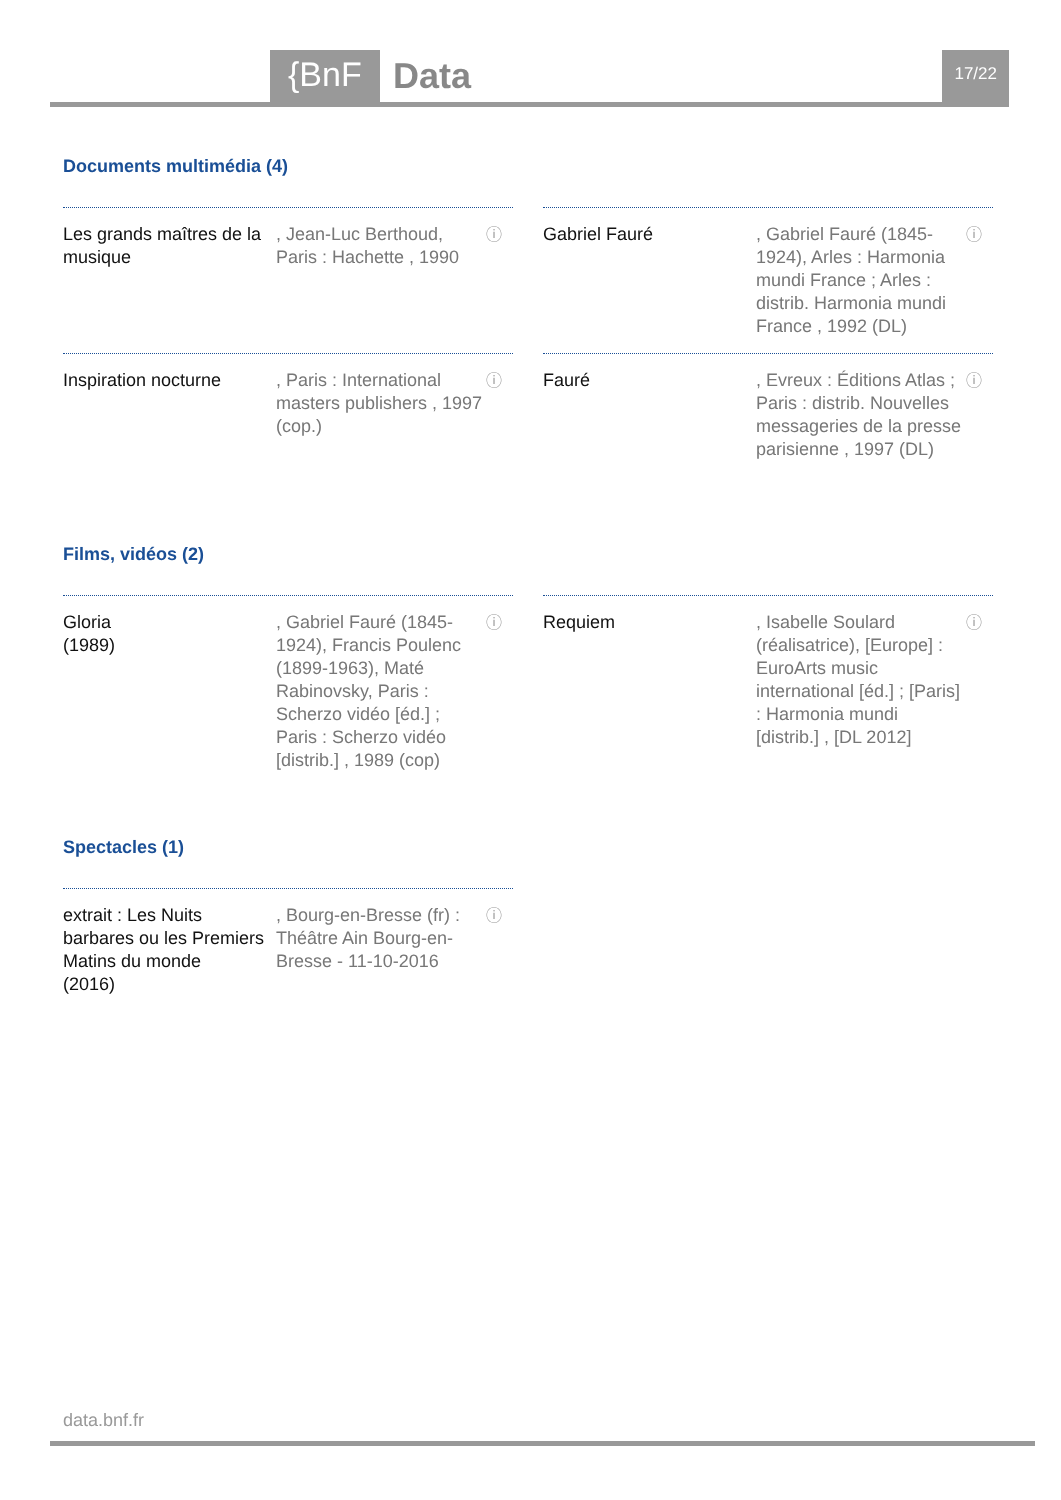{BnF Data 17/22
Documents multimédia (4)
Les grands maîtres de la musique
, Jean-Luc Berthoud, Paris : Hachette , 1990
ⓘ
Gabriel Fauré
, Gabriel Fauré (1845-1924), Arles : Harmonia mundi France ; Arles : distrib. Harmonia mundi France , 1992 (DL)
ⓘ
Inspiration nocturne
, Paris : International masters publishers , 1997 (cop.)
ⓘ
Fauré
, Evreux : Éditions Atlas ; Paris : distrib. Nouvelles messageries de la presse parisienne , 1997 (DL)
ⓘ
Films, vidéos (2)
Gloria
(1989)
, Gabriel Fauré (1845-1924), Francis Poulenc (1899-1963), Maté Rabinovsky, Paris : Scherzo vidéo [éd.] ; Paris : Scherzo vidéo [distrib.] , 1989 (cop)
ⓘ
Requiem
, Isabelle Soulard (réalisatrice), [Europe] : EuroArts music international [éd.] ; [Paris] : Harmonia mundi [distrib.] , [DL 2012]
ⓘ
Spectacles (1)
extrait : Les Nuits barbares ou les Premiers Matins du monde
(2016)
, Bourg-en-Bresse (fr) : Théâtre Ain Bourg-en-Bresse - 11-10-2016
ⓘ
data.bnf.fr